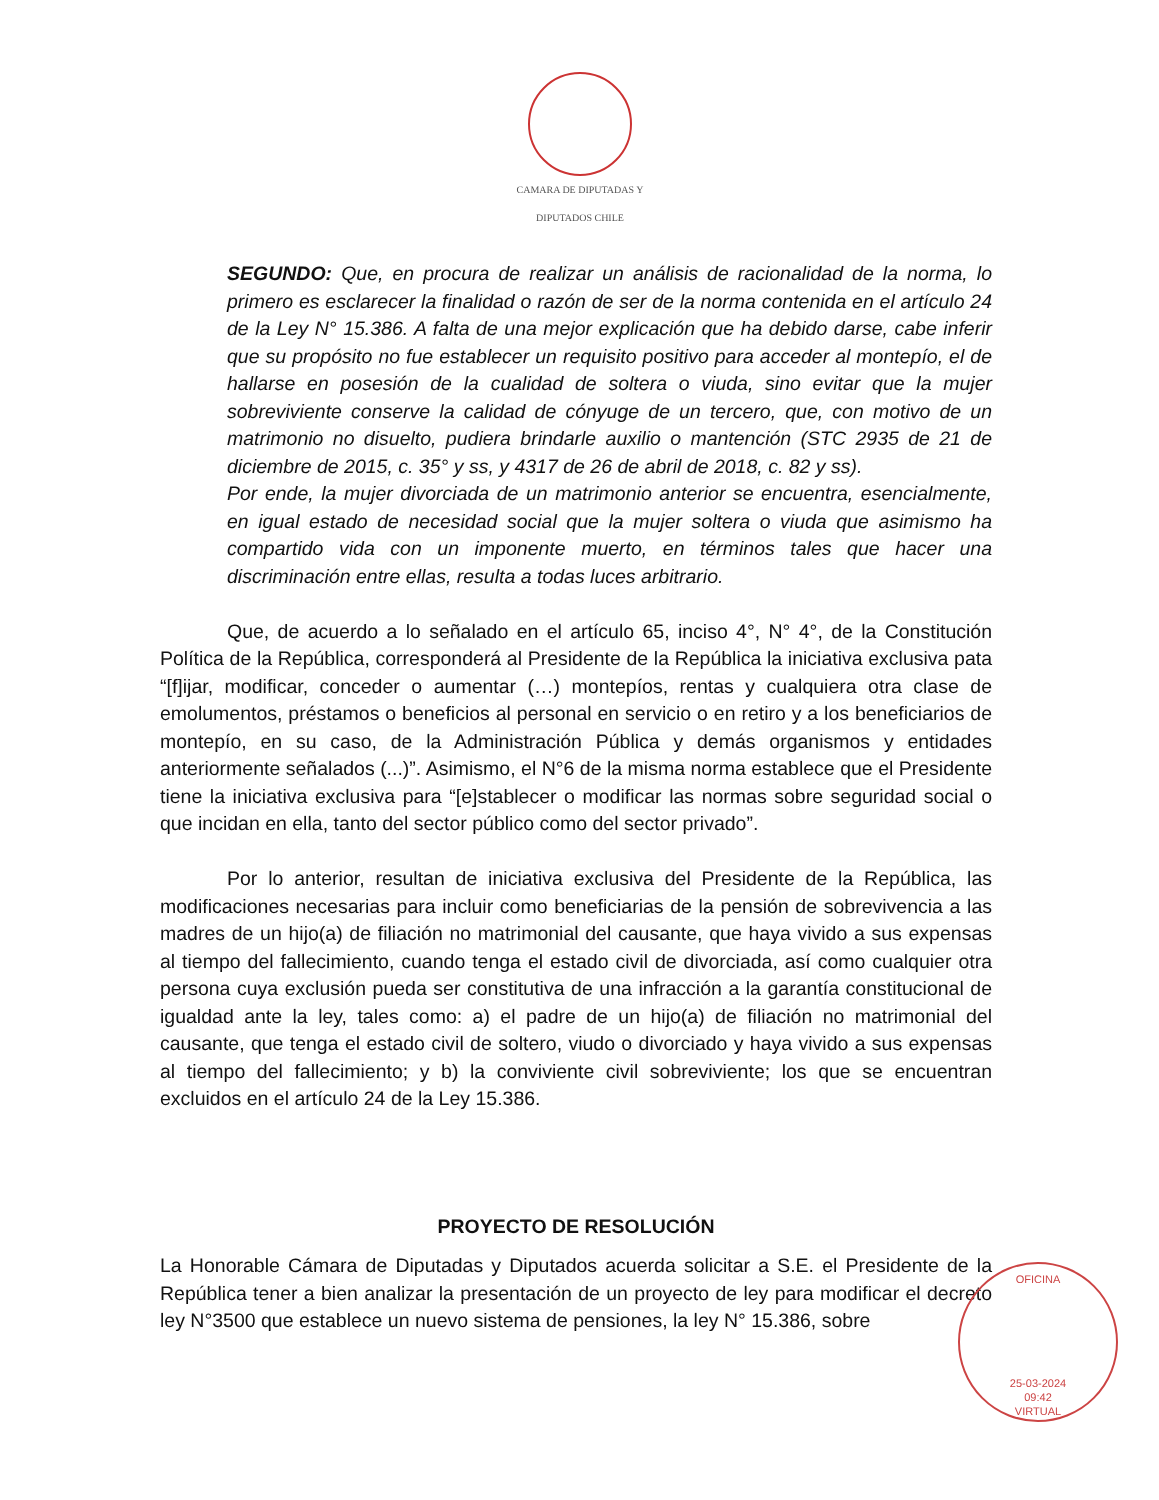CAMARA DE DIPUTADAS Y DIPUTADOS CHILE
SEGUNDO: Que, en procura de realizar un análisis de racionalidad de la norma, lo primero es esclarecer la finalidad o razón de ser de la norma contenida en el artículo 24 de la Ley N° 15.386. A falta de una mejor explicación que ha debido darse, cabe inferir que su propósito no fue establecer un requisito positivo para acceder al montepío, el de hallarse en posesión de la cualidad de soltera o viuda, sino evitar que la mujer sobreviviente conserve la calidad de cónyuge de un tercero, que, con motivo de un matrimonio no disuelto, pudiera brindarle auxilio o mantención (STC 2935 de 21 de diciembre de 2015, c. 35° y ss, y 4317 de 26 de abril de 2018, c. 82 y ss).
Por ende, la mujer divorciada de un matrimonio anterior se encuentra, esencialmente, en igual estado de necesidad social que la mujer soltera o viuda que asimismo ha compartido vida con un imponente muerto, en términos tales que hacer una discriminación entre ellas, resulta a todas luces arbitrario.
Que, de acuerdo a lo señalado en el artículo 65, inciso 4°, N° 4°, de la Constitución Política de la República, corresponderá al Presidente de la República la iniciativa exclusiva pata “[f]ijar, modificar, conceder o aumentar (…) montepíos, rentas y cualquiera otra clase de emolumentos, préstamos o beneficios al personal en servicio o en retiro y a los beneficiarios de montepío, en su caso, de la Administración Pública y demás organismos y entidades anteriormente señalados (...)”. Asimismo, el N°6 de la misma norma establece que el Presidente tiene la iniciativa exclusiva para “[e]stablecer o modificar las normas sobre seguridad social o que incidan en ella, tanto del sector público como del sector privado”.
Por lo anterior, resultan de iniciativa exclusiva del Presidente de la República, las modificaciones necesarias para incluir como beneficiarias de la pensión de sobrevivencia a las madres de un hijo(a) de filiación no matrimonial del causante, que haya vivido a sus expensas al tiempo del fallecimiento, cuando tenga el estado civil de divorciada, así como cualquier otra persona cuya exclusión pueda ser constitutiva de una infracción a la garantía constitucional de igualdad ante la ley, tales como: a) el padre de un hijo(a) de filiación no matrimonial del causante, que tenga el estado civil de soltero, viudo o divorciado y haya vivido a sus expensas al tiempo del fallecimiento; y b) la conviviente civil sobreviviente; los que se encuentran excluidos en el artículo 24 de la Ley 15.386.
PROYECTO DE RESOLUCIÓN
La Honorable Cámara de Diputadas y Diputados acuerda solicitar a S.E. el Presidente de la República tener a bien analizar la presentación de un proyecto de ley para modificar el decreto ley N°3500 que establece un nuevo sistema de pensiones, la ley N° 15.386, sobre
OFICINA
25-03-2024
09:42
VIRTUAL